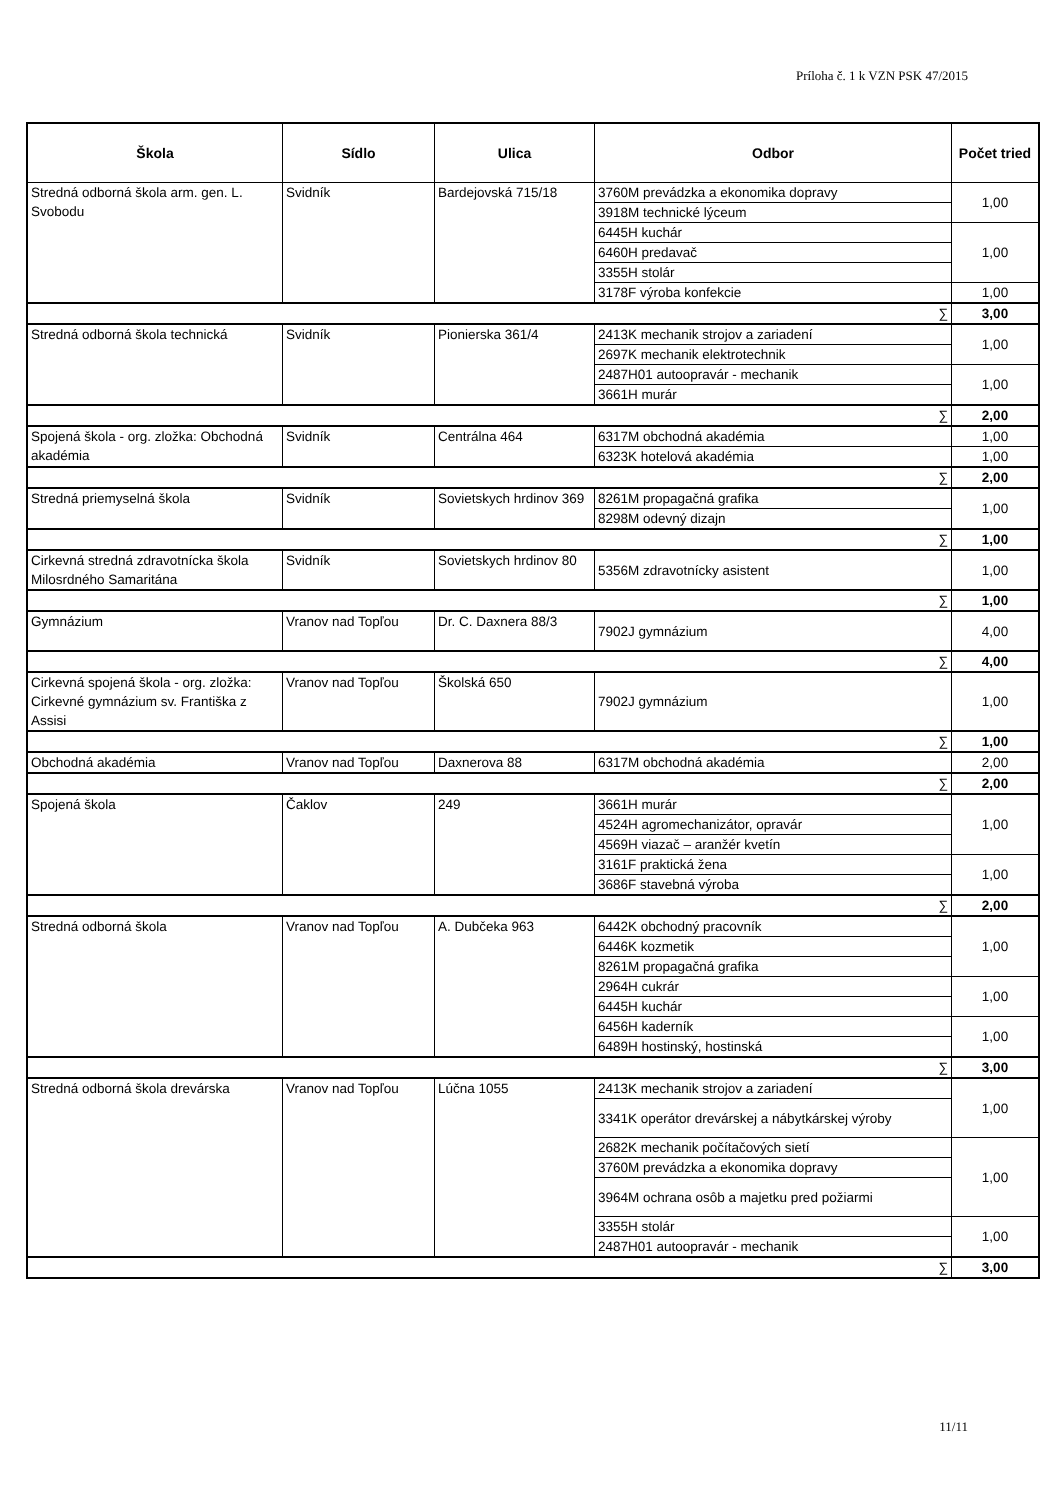Príloha č. 1 k VZN PSK 47/2015
| Škola | Sídlo | Ulica | Odbor | Počet tried |
| --- | --- | --- | --- | --- |
| Stredná odborná škola arm. gen. L. Svobodu | Svidník | Bardejovská 715/18 | 3760M prevádzka a ekonomika dopravy | 1,00 |
| | | | 3918M technické lýceum | |
| | | | 6445H kuchár | 1,00 |
| | | | 6460H predavač | |
| | | | 3355H stolár | |
| | | | 3178F výroba konfekcie | 1,00 |
| ∑ | | | | 3,00 |
| Stredná odborná škola technická | Svidník | Pionierska 361/4 | 2413K mechanik strojov a zariadení | 1,00 |
| | | | 2697K mechanik elektrotechnik | |
| | | | 2487H01 autoopravár - mechanik | 1,00 |
| | | | 3661H murár | |
| ∑ | | | | 2,00 |
| Spojená škola - org. zložka: Obchodná akadémia | Svidník | Centrálna 464 | 6317M obchodná akadémia | 1,00 |
| | | | 6323K hotelová akadémia | 1,00 |
| ∑ | | | | 2,00 |
| Stredná priemyselná škola | Svidník | Sovietskych hrdinov 369 | 8261M propagačná grafika | 1,00 |
| | | | 8298M odevný dizajn | |
| ∑ | | | | 1,00 |
| Cirkevná stredná zdravotnícka škola Milosrdného Samaritána | Svidník | Sovietskych hrdinov 80 | 5356M zdravotnícky asistent | 1,00 |
| ∑ | | | | 1,00 |
| Gymnázium | Vranov nad Topľou | Dr. C. Daxnera 88/3 | 7902J gymnázium | 4,00 |
| ∑ | | | | 4,00 |
| Cirkevná spojená škola - org. zložka: Cirkevné gymnázium sv. Františka z Assisi | Vranov nad Topľou | Školská 650 | 7902J gymnázium | 1,00 |
| ∑ | | | | 1,00 |
| Obchodná akadémia | Vranov nad Topľou | Daxnerova 88 | 6317M obchodná akadémia | 2,00 |
| ∑ | | | | 2,00 |
| Spojená škola | Čaklov | 249 | 3661H murár | 1,00 |
| | | | 4524H agromechanizátor, opravár | |
| | | | 4569H viazač – aranžér kvetín | |
| | | | 3161F praktická žena | 1,00 |
| | | | 3686F stavebná výroba | |
| ∑ | | | | 2,00 |
| Stredná odborná škola | Vranov nad Topľou | A. Dubčeka 963 | 6442K obchodný pracovník | 1,00 |
| | | | 6446K kozmetik | |
| | | | 8261M propagačná grafika | |
| | | | 2964H cukrár | 1,00 |
| | | | 6445H kuchár | |
| | | | 6456H kaderník | 1,00 |
| | | | 6489H hostinský, hostinská | |
| ∑ | | | | 3,00 |
| Stredná odborná škola drevárska | Vranov nad Topľou | Lúčna 1055 | 2413K mechanik strojov a zariadení | 1,00 |
| | | | 3341K operátor drevárskej a nábytkárskej výroby | |
| | | | 2682K mechanik počítačových sietí | 1,00 |
| | | | 3760M prevádzka a ekonomika dopravy | |
| | | | 3964M ochrana osôb a majetku pred požiarmi | |
| | | | 3355H stolár | 1,00 |
| | | | 2487H01 autoopravár - mechanik | |
| ∑ | | | | 3,00 |
11/11